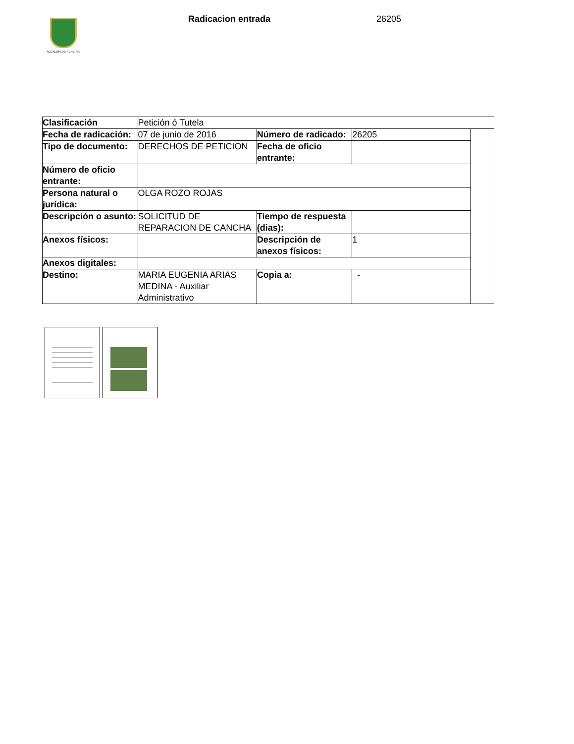ALCALDÍA DE PEREIRA
Radicacion entrada 26205
| Clasificación | Petición ó Tutela | | | |
| Fecha de radicación: | 07 de junio de 2016 | Número de radicado: | 26205 | |
| Tipo de documento: | DERECHOS DE PETICION | Fecha de oficio entrante: | | |
| Número de oficio entrante: | | | | |
| Persona natural o jurídica: | OLGA ROZO ROJAS | | | |
| Descripción o asunto: | SOLICITUD DE REPARACION DE CANCHA | Tiempo de respuesta (dias): | | |
| Anexos físicos: | | Descripción de anexos físicos: | 1 | |
| Anexos digitales: | | | | |
| Destino: | MARIA EUGENIA ARIAS MEDINA - Auxiliar Administrativo | Copia a: | - | |